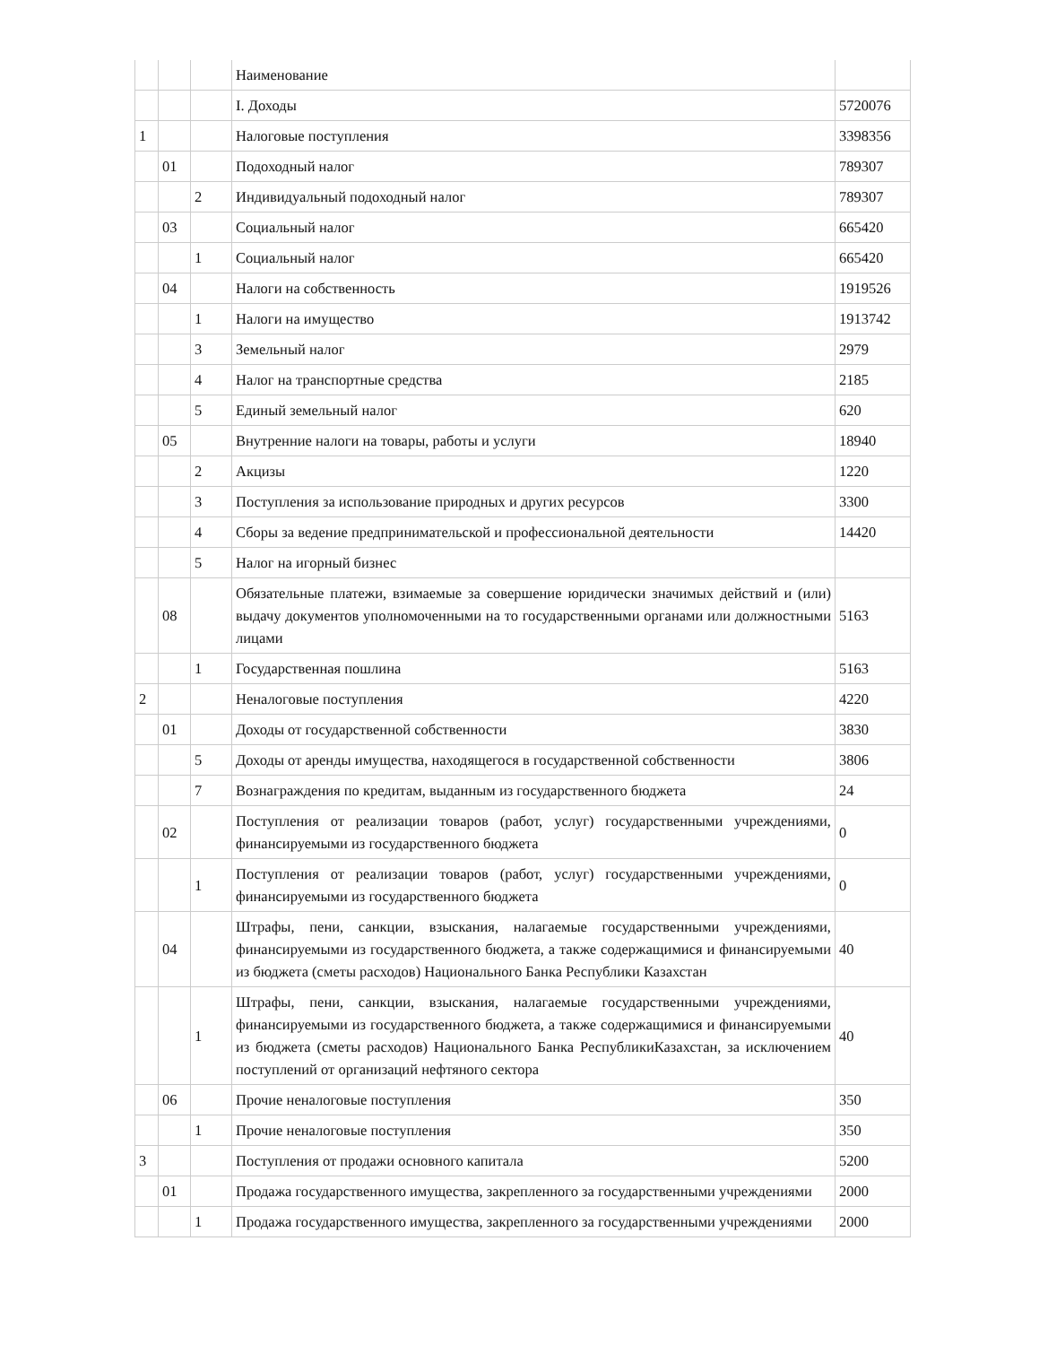| | | | Наименование | |
| | | | I. Доходы | 5720076 |
| 1 | | | Налоговые поступления | 3398356 |
| | 01 | | Подоходный налог | 789307 |
| | | 2 | Индивидуальный подоходный налог | 789307 |
| | 03 | | Социальный налог | 665420 |
| | | 1 | Социальный налог | 665420 |
| | 04 | | Налоги на собственность | 1919526 |
| | | 1 | Налоги на имущество | 1913742 |
| | | 3 | Земельный налог | 2979 |
| | | 4 | Налог на транспортные средства | 2185 |
| | | 5 | Единый земельный налог | 620 |
| | 05 | | Внутренние налоги на товары, работы и услуги | 18940 |
| | | 2 | Акцизы | 1220 |
| | | 3 | Поступления за использование природных и других ресурсов | 3300 |
| | | 4 | Сборы за ведение предпринимательской и профессиональной деятельности | 14420 |
| | | 5 | Налог на игорный бизнес | |
| | 08 | | Обязательные платежи, взимаемые за совершение юридически значимых действий и (или) выдачу документов уполномоченными на то государственными органами или должностными лицами | 5163 |
| | | 1 | Государственная пошлина | 5163 |
| 2 | | | Неналоговые поступления | 4220 |
| | 01 | | Доходы от государственной собственности | 3830 |
| | | 5 | Доходы от аренды имущества, находящегося в государственной собственности | 3806 |
| | | 7 | Вознаграждения по кредитам, выданным из государственного бюджета | 24 |
| | 02 | | Поступления от реализации товаров (работ, услуг) государственными учреждениями, финансируемыми из государственного бюджета | 0 |
| | | 1 | Поступления от реализации товаров (работ, услуг) государственными учреждениями, финансируемыми из государственного бюджета | 0 |
| | 04 | | Штрафы, пени, санкции, взыскания, налагаемые государственными учреждениями, финансируемыми из государственного бюджета, а также содержащимися и финансируемыми из бюджета (сметы расходов) Национального Банка Республики Казахстан | 40 |
| | | 1 | Штрафы, пени, санкции, взыскания, налагаемые государственными учреждениями, финансируемыми из государственного бюджета, а также содержащимися и финансируемыми из бюджета (сметы расходов) Национального Банка РеспубликиКазахстан, за исключением поступлений от организаций нефтяного сектора | 40 |
| | 06 | | Прочие неналоговые поступления | 350 |
| | | 1 | Прочие неналоговые поступления | 350 |
| 3 | | | Поступления от продажи основного капитала | 5200 |
| | 01 | | Продажа государственного имущества, закрепленного за государственными учреждениями | 2000 |
| | | 1 | Продажа государственного имущества, закрепленного за государственными учреждениями | 2000 |